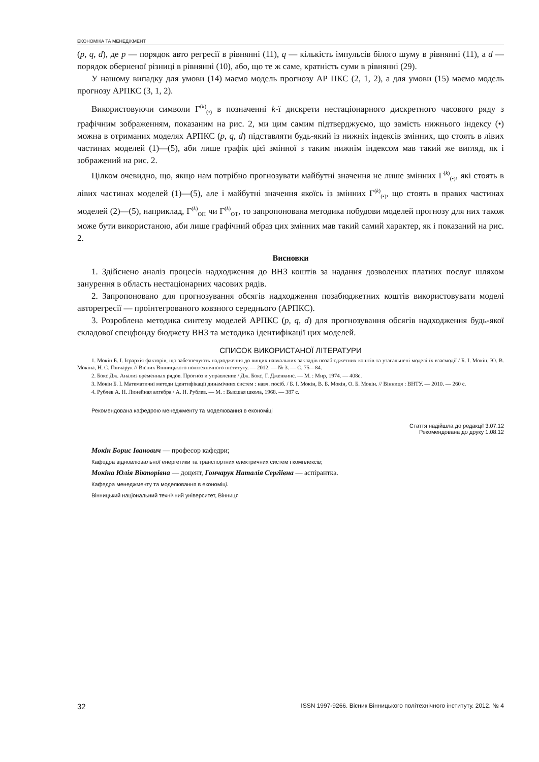ЕКОНОМІКА ТА МЕНЕДЖМЕНТ
(p, q, d), де p — порядок авто регресії в рівнянні (11), q — кількість імпульсів білого шуму в рівнянні (11), а d — порядок оберненої різниці в рівнянні (10), або, що те ж саме, кратність суми в рівнянні (29).
У нашому випадку для умови (14) маємо модель прогнозу АР ПКС (2, 1, 2), а для умови (15) маємо модель прогнозу АРПКС (3, 1, 2).
Використовуючи символи Г<sup>(k)</sup><sub>(•)</sub> в позначенні k-ї дискрети нестаціонарного дискретного часового ряду з графічним зображенням, показаним на рис. 2, ми цим самим підтверджуємо, що замість нижнього індексу (•) можна в отриманих моделях АРПКС (p, q, d) підставляти будь-який із нижніх індексів змінних, що стоять в лівих частинах моделей (1)—(5), аби лише графік цієї змінної з таким нижнім індексом мав такий же вигляд, як і зображений на рис. 2.
Цілком очевидно, що, якщо нам потрібно прогнозувати майбутні значення не лише змінних Г<sup>(k)</sup><sub>(•)</sub>, які стоять в лівих частинах моделей (1)—(5), але і майбутні значення якоїсь із змінних Г<sup>(k)</sup><sub>(•)</sub>, що стоять в правих частинах моделей (2)—(5), наприклад, Г<sup>(k)</sup><sub>ОП</sub> чи Г<sup>(k)</sup><sub>ОТ</sub>, то запропонована методика побудови моделей прогнозу для них також може бути використаною, аби лише графічний образ цих змінних мав такий самий характер, як і показаний на рис. 2.
Висновки
1. Здійснено аналіз процесів надходження до ВНЗ коштів за надання дозволених платних послуг шляхом занурення в область нестаціонарних часових рядів.
2. Запропоновано для прогнозування обсягів надходження позабюджетних коштів використовувати моделі авторегресії — проінтегрованого ковзного середнього (АРПКС).
3. Розроблена методика синтезу моделей АРПКС (p, q, d) для прогнозування обсягів надходження будь-якої складової спецфонду бюджету ВНЗ та методика ідентифікації цих моделей.
СПИСОК ВИКОРИСТАНОЇ ЛІТЕРАТУРИ
1. Мокін Б. І. Ієрархія факторів, що забезпечують надходження до вищих навчальних закладів позабюджетних коштів та узагальнені моделі їх взаємодії / Б. І. Мокін, Ю. В. Мокіна, Н. С. Гончарук // Вісник Вінницького політехнічного інституту. — 2012. — № 3. — С. 75—84.
2. Бокс Дж. Анализ временных рядов. Прогноз и управление / Дж. Бокс, Г. Дженкинс. — М. : Мир, 1974. — 408с.
3. Мокін Б. І. Математичні методи ідентифікації динамічних систем : навч. посіб. / Б. І. Мокін, В. Б. Мокін, О. Б. Мокін. // Вінниця : ВНТУ. — 2010. — 260 с.
4. Рублев А. Н. Линейная алгебра / А. Н. Рублев. — М. : Высшая школа, 1968. — 387 с.
Рекомендована кафедрою менеджменту та моделювання в економіці
Стаття надійшла до редакції 3.07.12
Рекомендована до друку 1.08.12
Мокін Борис Іванович — професор кафедри;
Кафедра відновлювальної енергетики та транспортних електричних систем і комплексів;
Мокіна Юлія Вікторівна — доцент, Гончарук Наталія Сергїівна — аспірантка.
Кафедра менеджменту та моделювання в економіці.
Вінницький національний технічний університет, Вінниця
32 ISSN 1997-9266. Вісник Вінницького політехнічного інституту. 2012. № 4